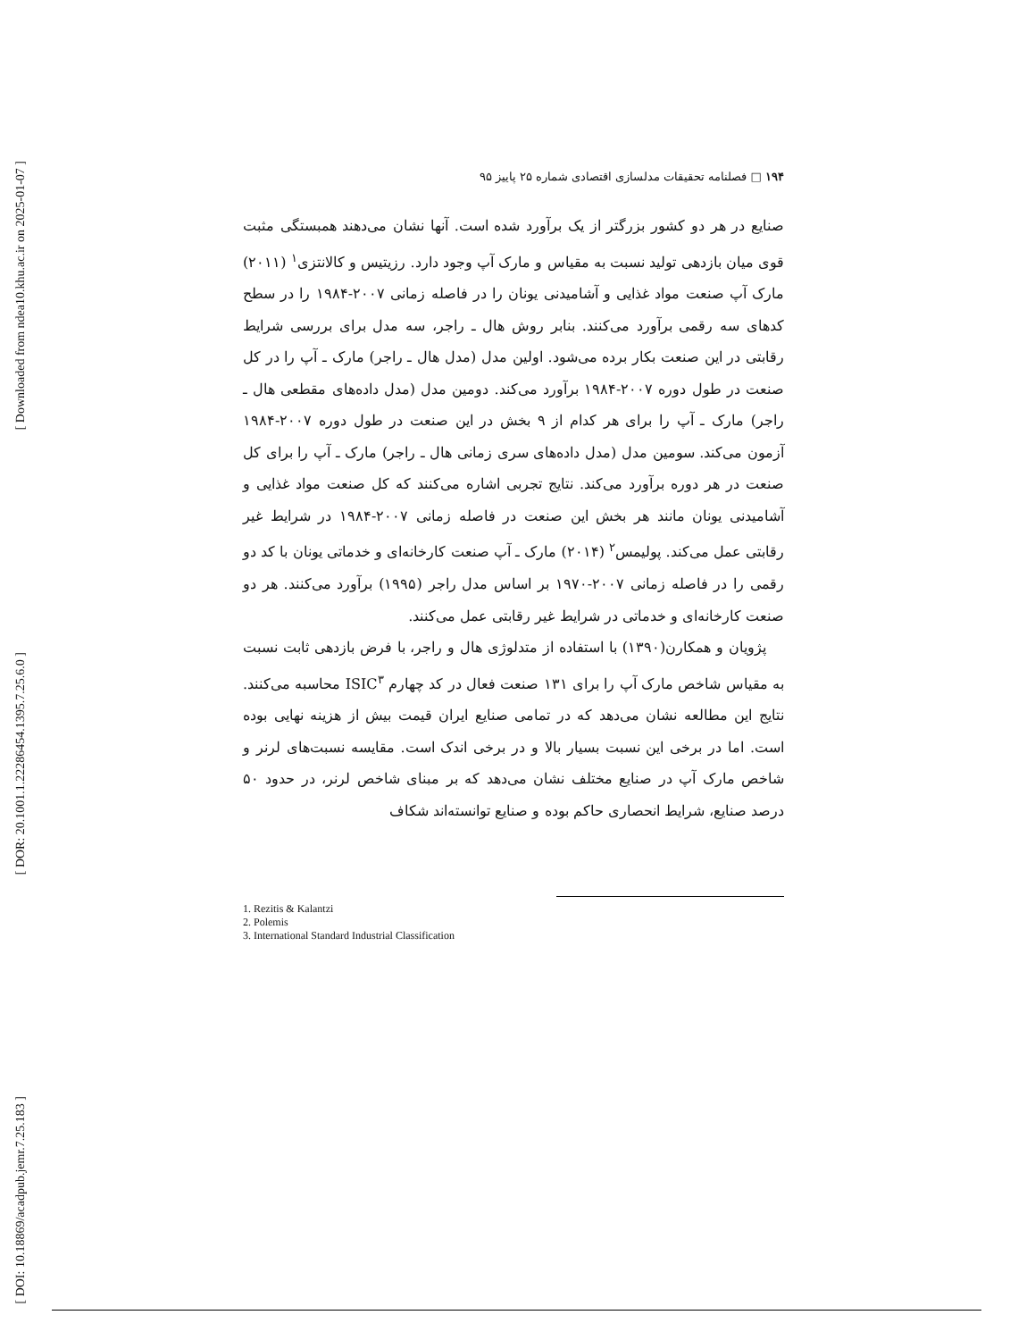[ Downloaded from ndea10.khu.ac.ir on 2025-01-07 ]
[ DOR: 20.1001.1.22286454.1395.7.25.6.0 ]
[ DOI: 10.18869/acadpub.jemr.7.25.183 ]
۱۹۴ □ فصلنامه تحقیقات مدلسازی اقتصادی شماره ۲۵ پاییز ۹۵
صنایع در هر دو کشور بزرگتر از یک برآورد شده است. آنها نشان می‌دهند همبستگی مثبت قوی میان بازدهی تولید نسبت به مقیاس و مارک آپ وجود دارد. رزیتیس و کالانتزی<sup>۱</sup> (۲۰۱۱) مارک آپ صنعت مواد غذایی و آشامیدنی یونان را در فاصله زمانی ۲۰۰۷-۱۹۸۴ را در سطح کدهای سه رقمی برآورد می‌کنند. بنابر روش هال ـ راجر، سه مدل برای بررسی شرایط رقابتی در این صنعت بکار برده می‌شود. اولین مدل (مدل هال ـ راجر) مارک ـ آپ را در کل صنعت در طول دوره ۲۰۰۷-۱۹۸۴ برآورد می‌کند. دومین مدل (مدل داده‌های مقطعی هال ـ راجر) مارک ـ آپ را برای هر کدام از ۹ بخش در این صنعت در طول دوره ۲۰۰۷-۱۹۸۴ آزمون می‌کند. سومین مدل (مدل داده‌های سری زمانی هال ـ راجر) مارک ـ آپ را برای کل صنعت در هر دوره برآورد می‌کند. نتایج تجربی اشاره می‌کنند که کل صنعت مواد غذایی و آشامیدنی یونان مانند هر بخش این صنعت در فاصله زمانی ۲۰۰۷-۱۹۸۴ در شرایط غیر رقابتی عمل می‌کند. پولیمس<sup>۲</sup> (۲۰۱۴) مارک ـ آپ صنعت کارخانه‌ای و خدماتی یونان با کد دو رقمی را در فاصله زمانی ۲۰۰۷-۱۹۷۰ بر اساس مدل راجر (۱۹۹۵) برآورد می‌کنند. هر دو صنعت کارخانه‌ای و خدماتی در شرایط غیر رقابتی عمل می‌کنند.
پژویان و همکارن(۱۳۹۰) با استفاده از متدلوژی هال و راجر، با فرض بازدهی ثابت نسبت به مقیاس شاخص مارک آپ را برای ۱۳۱ صنعت فعال در کد چهارم ISIC<sup>۳</sup> محاسبه می‌کنند. نتایج این مطالعه نشان می‌دهد که در تمامی صنایع ایران قیمت بیش از هزینه نهایی بوده است. اما در برخی این نسبت بسیار بالا و در برخی اندک است. مقایسه نسبت‌های لرنر و شاخص مارک آپ در صنایع مختلف نشان می‌دهد که بر مبنای شاخص لرنر، در حدود ۵۰ درصد صنایع، شرایط انحصاری حاکم بوده و صنایع توانسته‌اند شکاف
1. Rezitis & Kalantzi
2. Polemis
3. International Standard Industrial Classification